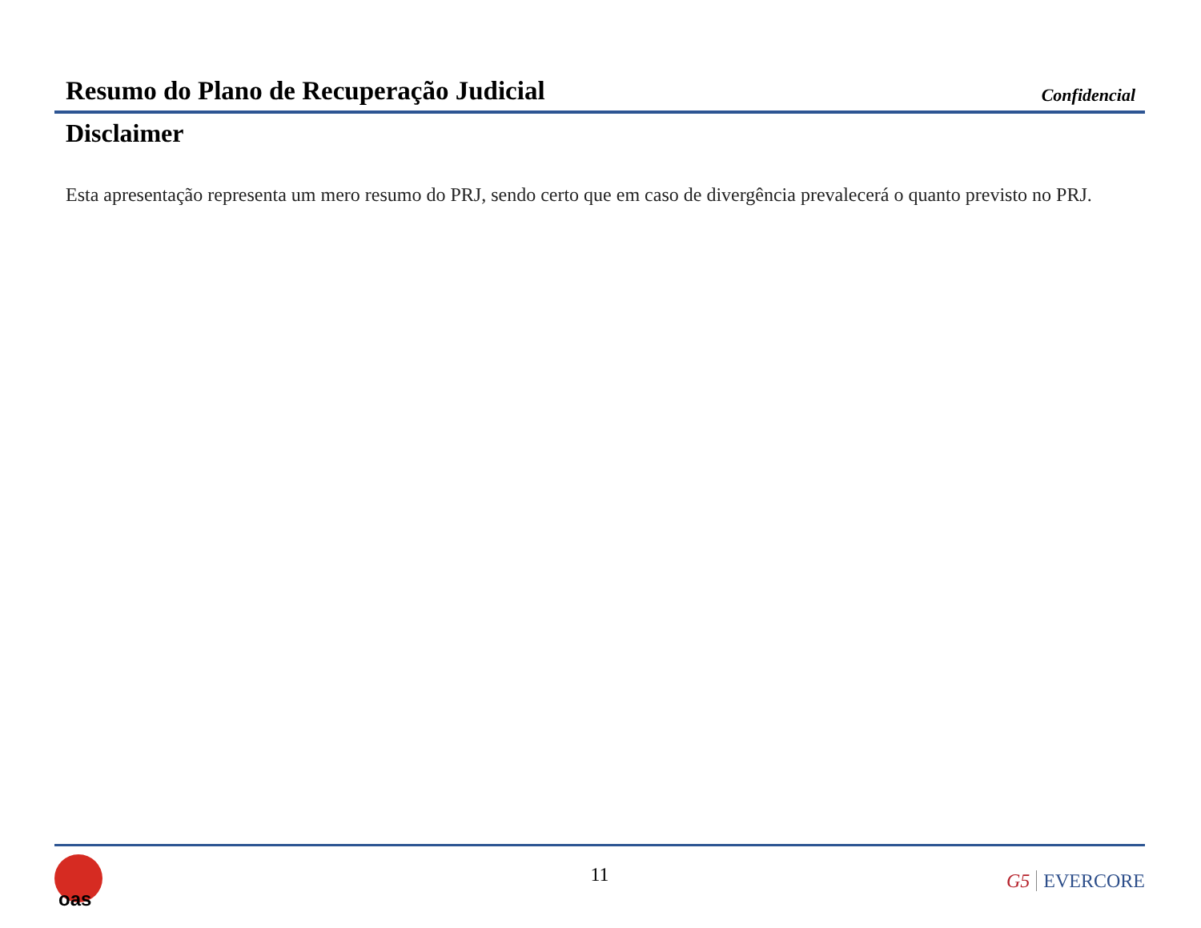Resumo do Plano de Recuperação Judicial
Confidencial
Disclaimer
Esta apresentação representa um mero resumo do PRJ, sendo certo que em caso de divergência prevalecerá o quanto previsto no PRJ.
oas
11 G5 EVERCORE